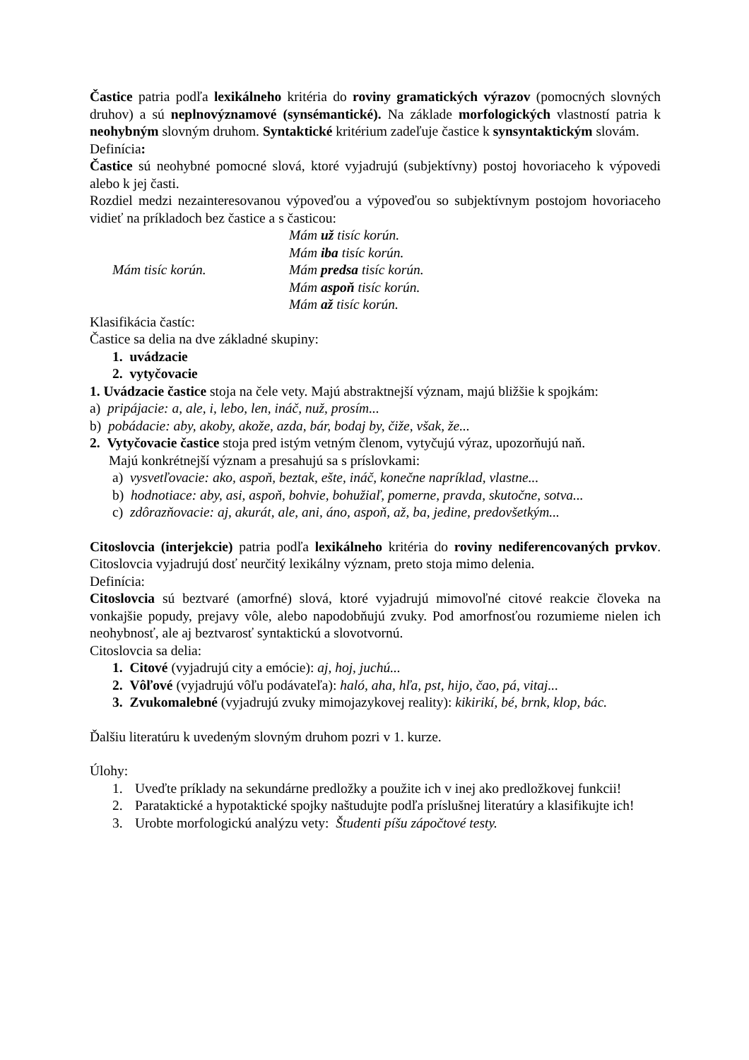Častice patria podľa lexikálneho kritéria do roviny gramatických výrazov (pomocných slovných druhov) a sú neplnovýznamové (synsémantické). Na základe morfologických vlastností patria k neohybným slovným druhom. Syntaktické kritérium zadeľuje častice k synsyntaktickým slovám.
Definícia:
Častice sú neohybné pomocné slová, ktoré vyjadrujú (subjektívny) postoj hovoriaceho k výpovedi alebo k jej časti.
Rozdiel medzi nezainteresovanou výpoveďou a výpoveďou so subjektívnym postojom hovoriaceho vidieť na príkladoch bez častice a s časticou:
Mám tisíc korún. Mám už tisíc korún.
Mám iba tisíc korún.
Mám predsa tisíc korún.
Mám aspoň tisíc korún.
Mám až tisíc korún.
Klasifikácia častíc:
Častice sa delia na dve základné skupiny:
1. uvádzacie
2. vytyčovacie
1. Uvádzacie častice stoja na čele vety. Majú abstraktnejší význam, majú bližšie k spojkám:
a) pripájacie: a, ale, i, lebo, len, ináč, nuž, prosím...
b) pobádacie: aby, akoby, akože, azda, bár, bodaj by, čiže, však, že...
2. Vytyčovacie častice stoja pred istým vetným členom, vytyčujú výraz, upozorňujú naň.
Majú konkrétnejší význam a presahujú sa s príslovkami:
a) vysvetľovacie: ako, aspoň, beztak, ešte, ináč, konečne napríklad, vlastne...
b) hodnotiace: aby, asi, aspoň, bohvie, bohužiaľ, pomerne, pravda, skutočne, sotva...
c) zdôrazňovacie: aj, akurát, ale, ani, áno, aspoň, až, ba, jedine, predovšetkým...
Citoslovcia (interjekcie) patria podľa lexikálneho kritéria do roviny nediferencovaných prvkov. Citoslovcia vyjadrujú dosť neurčitý lexikálny význam, preto stoja mimo delenia.
Definícia:
Citoslovcia sú beztvaré (amorfné) slová, ktoré vyjadrujú mimovoľné citové reakcie človeka na vonkajšie popudy, prejavy vôle, alebo napodobňujú zvuky. Pod amorfnosťou rozumieme nielen ich neohybnosť, ale aj beztvarosť syntaktickú a slovotvornú.
Citoslovcia sa delia:
1. Citové (vyjadrujú city a emócie): aj, hoj, juchú...
2. Vôľové (vyjadrujú vôľu podávateľa): haló, aha, hľa, pst, hijo, čao, pá, vitaj...
3. Zvukomalebné (vyjadrujú zvuky mimojazykovej reality): kikirikí, bé, brnk, klop, bác.
Ďalšiu literatúru k uvedeným slovným druhom pozri v 1. kurze.
Úlohy:
1. Uveďte príklady na sekundárne predložky a použite ich v inej ako predložkovej funkcii!
2. Parataktické a hypotaktické spojky naštudujte podľa príslušnej literatúry a klasifikujte ich!
3. Urobte morfologickú analýzu vety: Študenti píšu zápočtové testy.